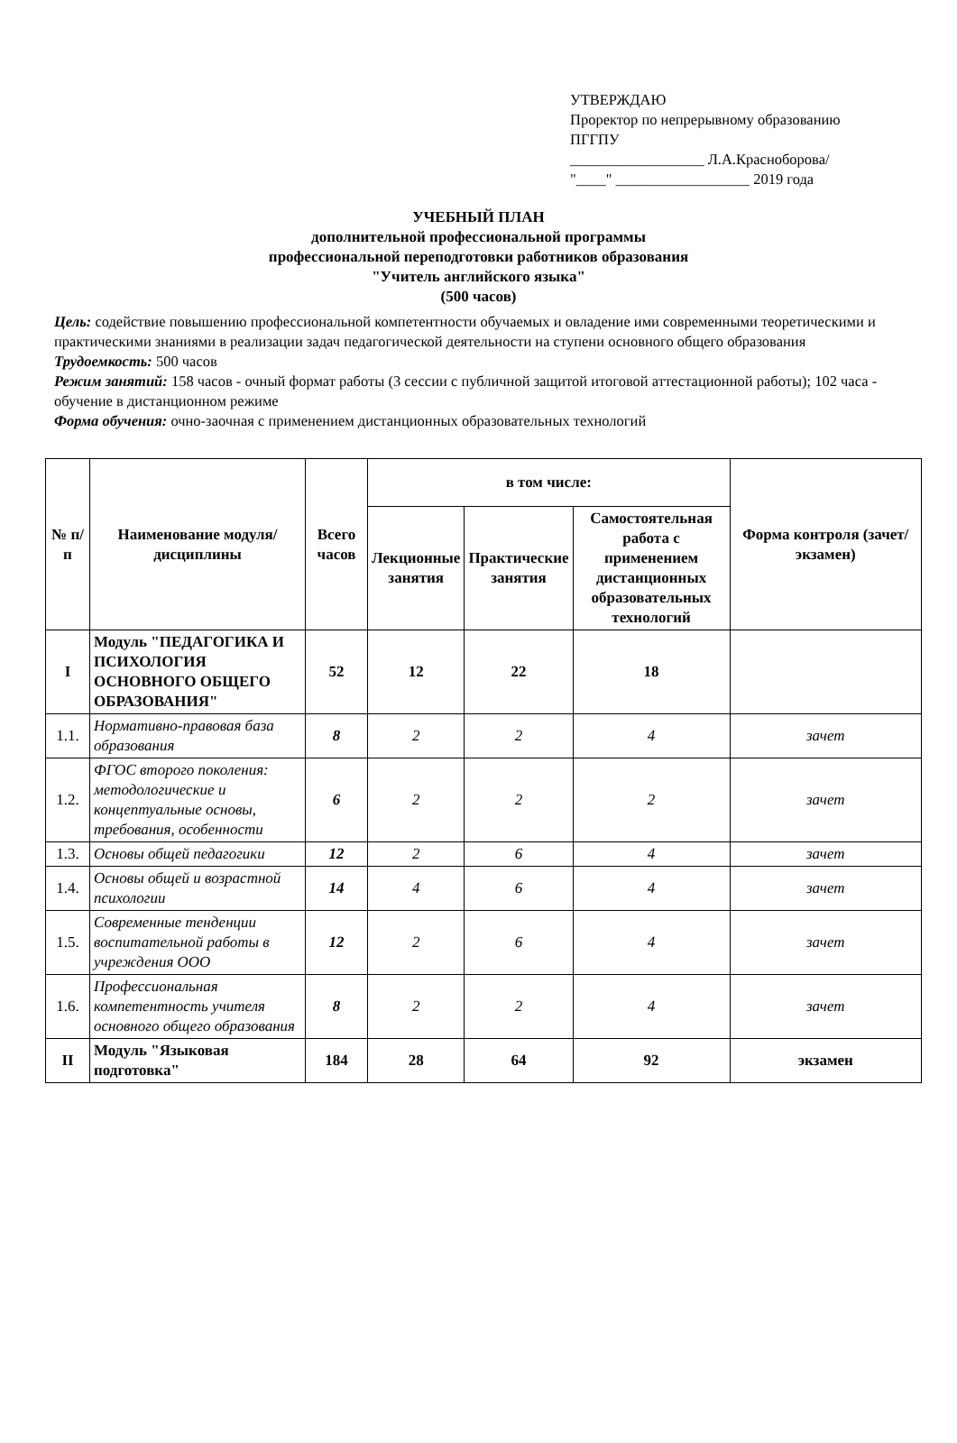УТВЕРЖДАЮ
Проректор по непрерывному образованию
ПГГПУ
__________________ Л.А.Красноборова/
"____" __________________ 2019 года
УЧЕБНЫЙ ПЛАН
дополнительной профессиональной программы
профессиональной переподготовки работников образования
"Учитель английского языка"
(500 часов)
Цель: содействие повышению профессиональной компетентности обучаемых и овладение ими современными теоретическими и практическими знаниями в реализации задач педагогической деятельности на ступени основного общего образования
Трудоемкость: 500 часов
Режим занятий: 158 часов - очный формат работы (3 сессии с публичной защитой итоговой аттестационной работы); 102 часа - обучение в дистанционном режиме
Форма обучения: очно-заочная с применением дистанционных образовательных технологий
| № п/п | Наименование модуля/дисциплины | Всего часов | в том числе: | | | Форма контроля (зачет/ экзамен) |
| --- | --- | --- | --- | --- | --- | --- |
| | | | Лекционные занятия | Практические занятия | Самостоятельная работа с применением дистанционных образовательных технологий | |
| I | Модуль "ПЕДАГОГИКА И ПСИХОЛОГИЯ ОСНОВНОГО ОБЩЕГО ОБРАЗОВАНИЯ" | 52 | 12 | 22 | 18 | |
| 1.1. | Нормативно-правовая база образования | 8 | 2 | 2 | 4 | зачет |
| 1.2. | ФГОС второго поколения: методологические и концептуальные основы, требования, особенности | 6 | 2 | 2 | 2 | зачет |
| 1.3. | Основы общей педагогики | 12 | 2 | 6 | 4 | зачет |
| 1.4. | Основы общей и возрастной психологии | 14 | 4 | 6 | 4 | зачет |
| 1.5. | Современные тенденции воспитательной работы в учреждения ООО | 12 | 2 | 6 | 4 | зачет |
| 1.6. | Профессиональная компетентность учителя основного общего образования | 8 | 2 | 2 | 4 | зачет |
| II | Модуль "Языковая подготовка" | 184 | 28 | 64 | 92 | экзамен |